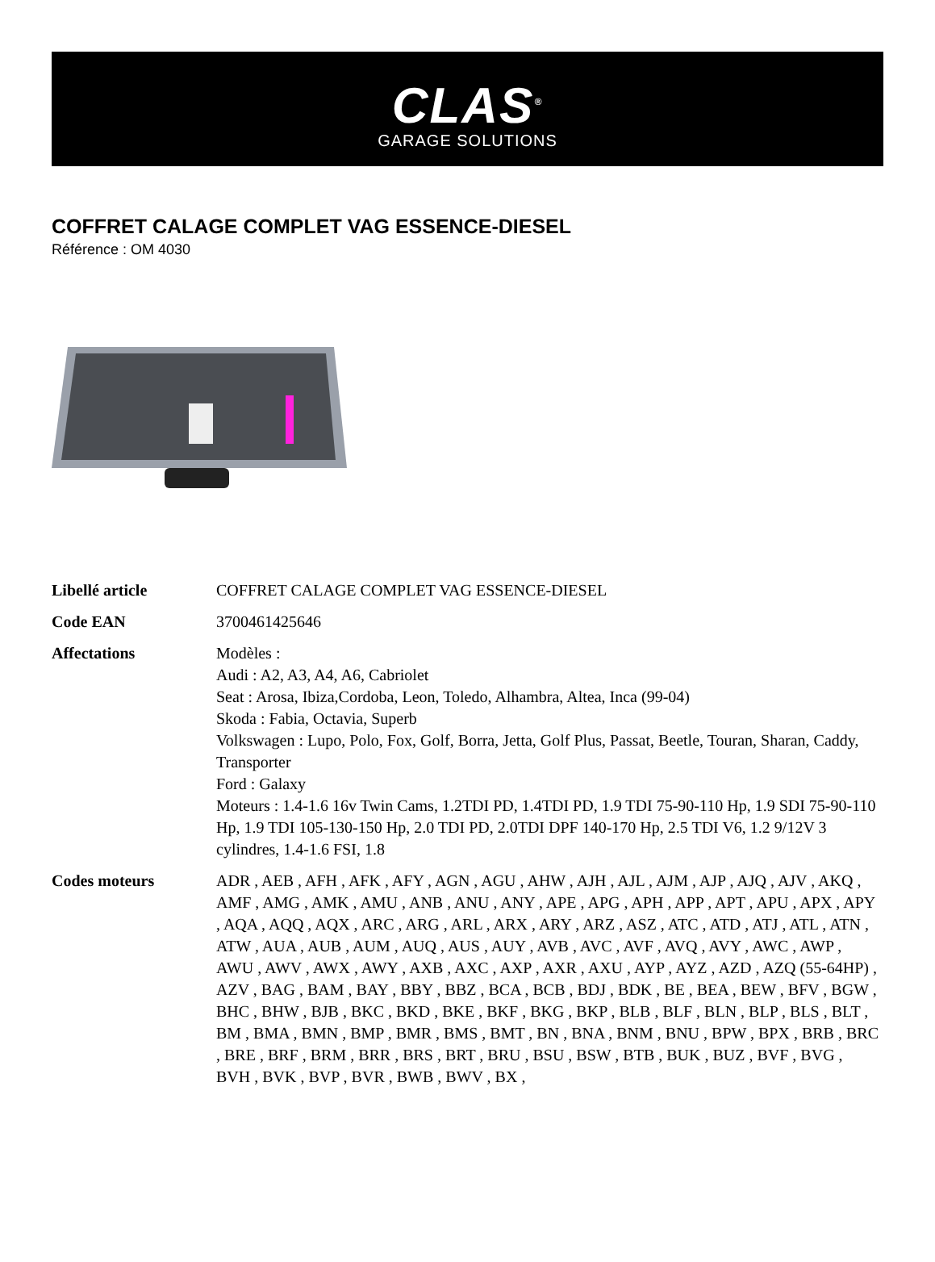CLAS<sup>®</sup>
GARAGE SOLUTIONS
COFFRET CALAGE COMPLET VAG ESSENCE-DIESEL
Référence : OM 4030
| Libellé article | COFFRET CALAGE COMPLET VAG ESSENCE-DIESEL |
| Code EAN | 3700461425646 |
| Affectations | Modèles : Audi : A2, A3, A4, A6, Cabriolet Seat : Arosa, Ibiza,Cordoba, Leon, Toledo, Alhambra, Altea, Inca (99-04) Skoda : Fabia, Octavia, Superb Volkswagen : Lupo, Polo, Fox, Golf, Borra, Jetta, Golf Plus, Passat, Beetle, Touran, Sharan, Caddy, Transporter Ford : Galaxy Moteurs : 1.4-1.6 16v Twin Cams, 1.2TDI PD, 1.4TDI PD, 1.9 TDI 75-90-110 Hp, 1.9 SDI 75-90-110 Hp, 1.9 TDI 105-130-150 Hp, 2.0 TDI PD, 2.0TDI DPF 140-170 Hp, 2.5 TDI V6, 1.2 9/12V 3 cylindres, 1.4-1.6 FSI, 1.8 |
| Codes moteurs | ADR , AEB , AFH , AFK , AFY , AGN , AGU , AHW , AJH , AJL , AJM , AJP , AJQ , AJV , AKQ , AMF , AMG , AMK , AMU , ANB , ANU , ANY , APE , APG , APH , APP , APT , APU , APX , APY , AQA , AQQ , AQX , ARC , ARG , ARL , ARX , ARY , ARZ , ASZ , ATC , ATD , ATJ , ATL , ATN , ATW , AUA , AUB , AUM , AUQ , AUS , AUY , AVB , AVC , AVF , AVQ , AVY , AWC , AWP , AWU , AWV , AWX , AWY , AXB , AXC , AXP , AXR , AXU , AYP , AYZ , AZD , AZQ (55-64HP) , AZV , BAG , BAM , BAY , BBY , BBZ , BCA , BCB , BDJ , BDK , BE , BEA , BEW , BFV , BGW , BHC , BHW , BJB , BKC , BKD , BKE , BKF , BKG , BKP , BLB , BLF , BLN , BLP , BLS , BLT , BM , BMA , BMN , BMP , BMR , BMS , BMT , BN , BNA , BNM , BNU , BPW , BPX , BRB , BRC , BRE , BRF , BRM , BRR , BRS , BRT , BRU , BSU , BSW , BTB , BUK , BUZ , BVF , BVG , BVH , BVK , BVP , BVR , BWB , BWV , BX , |